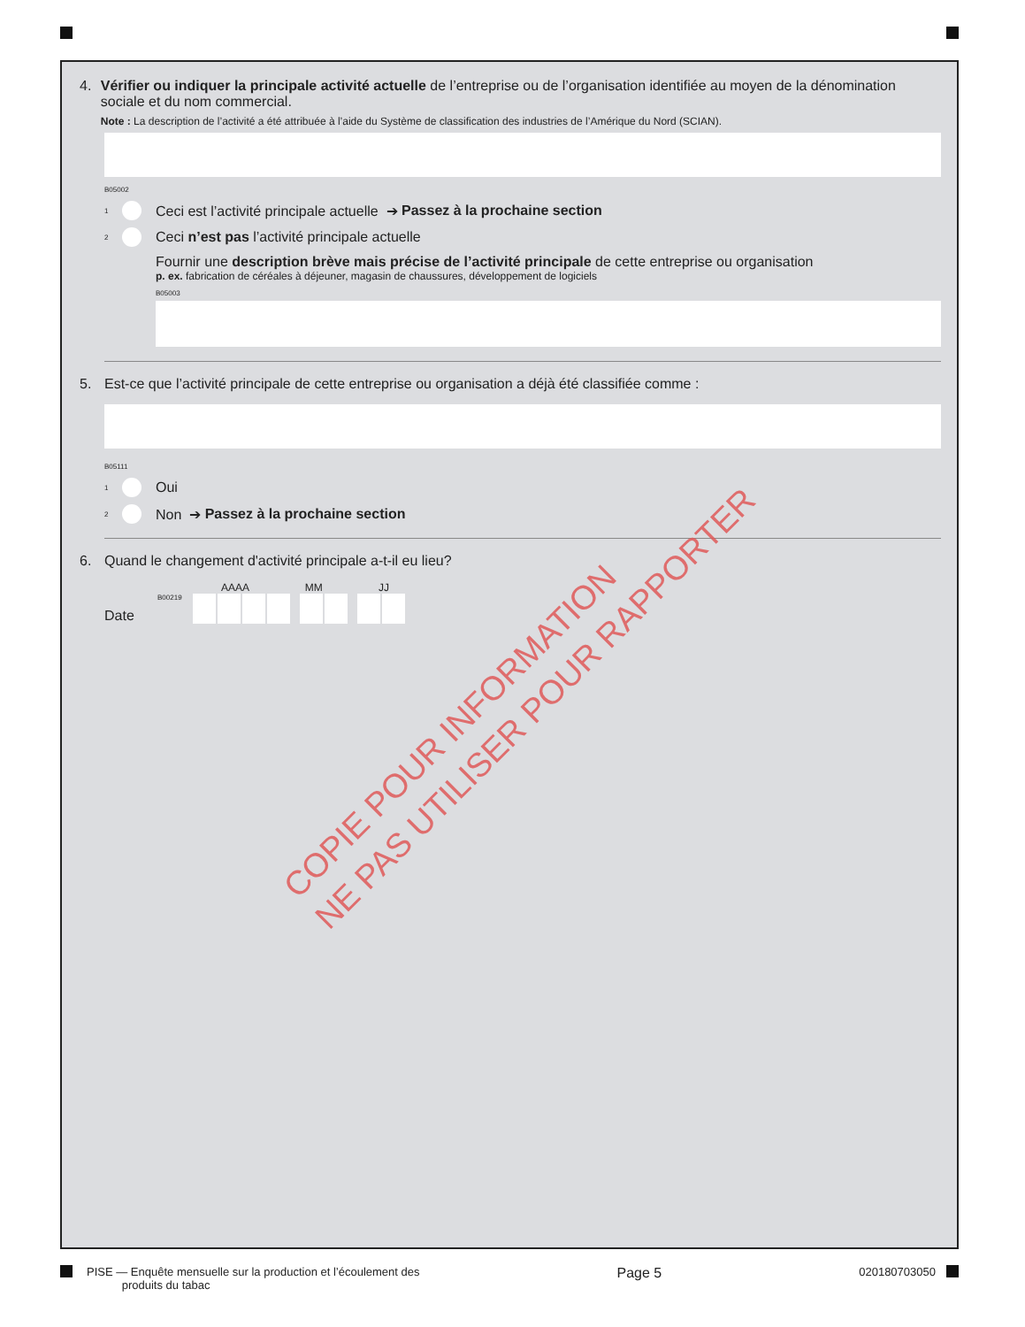4. Vérifier ou indiquer la principale activité actuelle de l’entreprise ou de l’organisation identifiée au moyen de la dénomination sociale et du nom commercial.
Note : La description de l’activité a été attribuée à l’aide du Système de classification des industries de l’Amérique du Nord (SCIAN).
B05002
<sup>1</sup> Ceci est l’activité principale actuelle ➔ Passez à la prochaine section
<sup>2</sup> Ceci n’est pas l’activité principale actuelle
Fournir une description brève mais précise de l’activité principale de cette entreprise ou organisation
p. ex. fabrication de céréales à déjeuner, magasin de chaussures, développement de logiciels
B05003
5. Est-ce que l’activité principale de cette entreprise ou organisation a déjà été classifiée comme :
B05111
<sup>1</sup> Oui
<sup>2</sup> Non ➔ Passez à la prochaine section
6. Quand le changement d'activité principale a-t-il eu lieu?
AAAA MM JJ
Date B00219
COPIE POUR INFORMATION
NE PAS UTILISER POUR RAPPORTER
PISE — Enquête mensuelle sur la production et l’écoulement des
produits du tabac
Page 5
020180703050